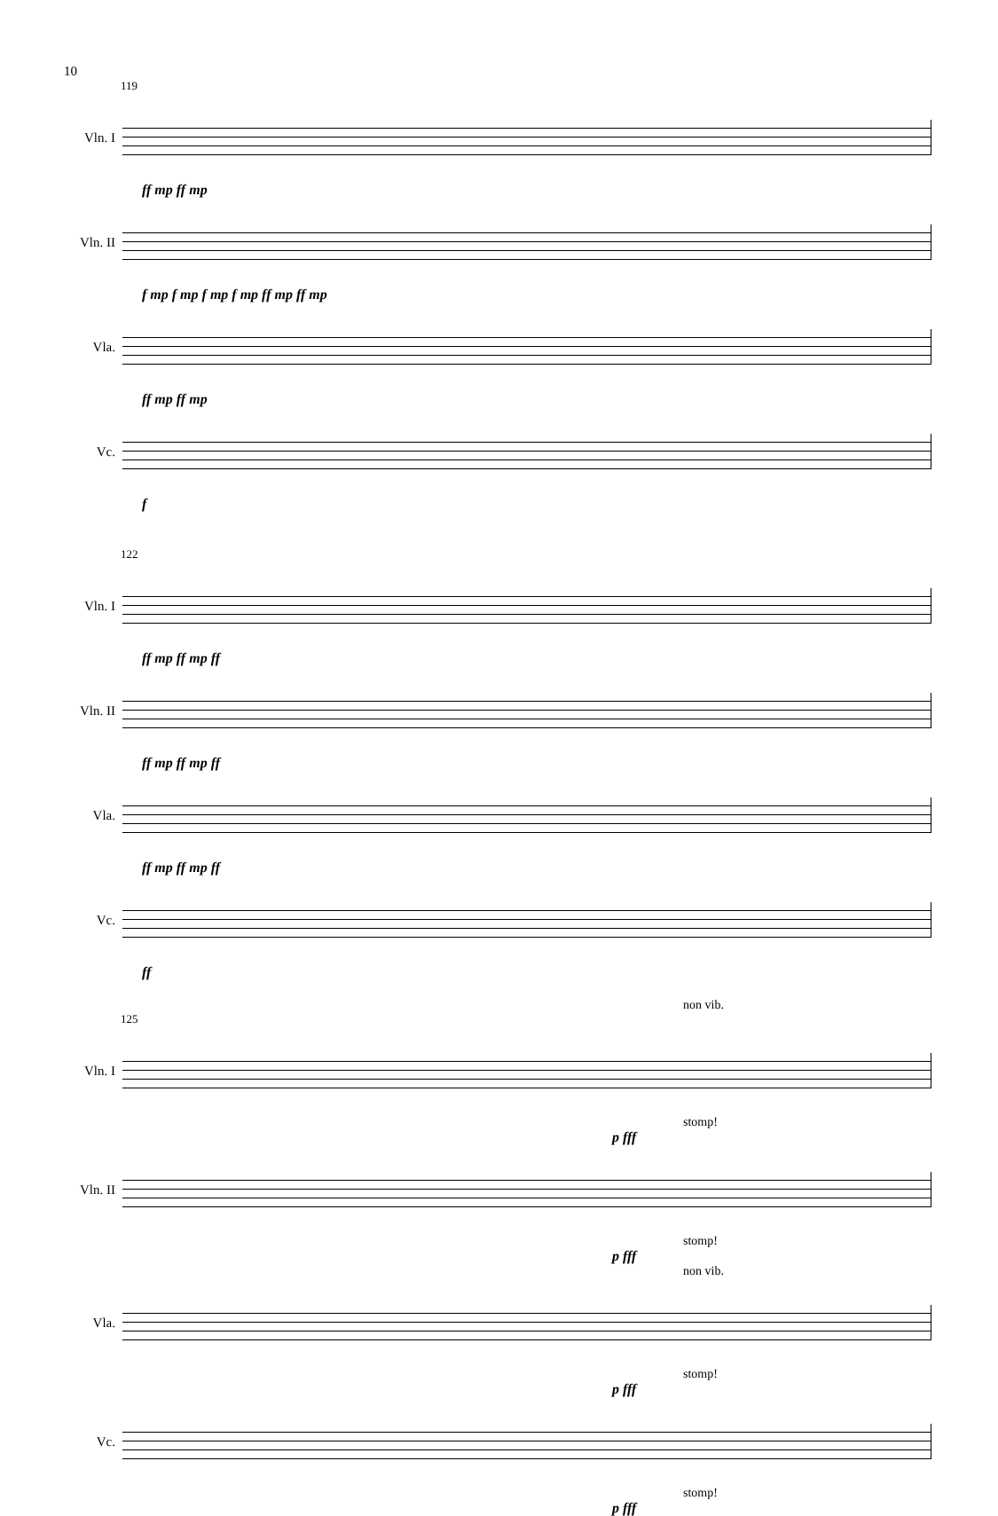10
119
Vln. I
ff mp ff mp
Vln. II
f mp f mp f mp f mp ff mp ff mp
Vla.
ff mp ff mp
Vc.
f
122
Vln. I
ff mp ff mp ff
Vln. II
ff mp ff mp ff
Vla.
ff mp ff mp ff
Vc.
ff
non vib.
125
Vln. I
stomp!
p fff
Vln. II
stomp!
p fff
non vib.
Vla.
stomp!
p fff
Vc.
stomp!
p fff